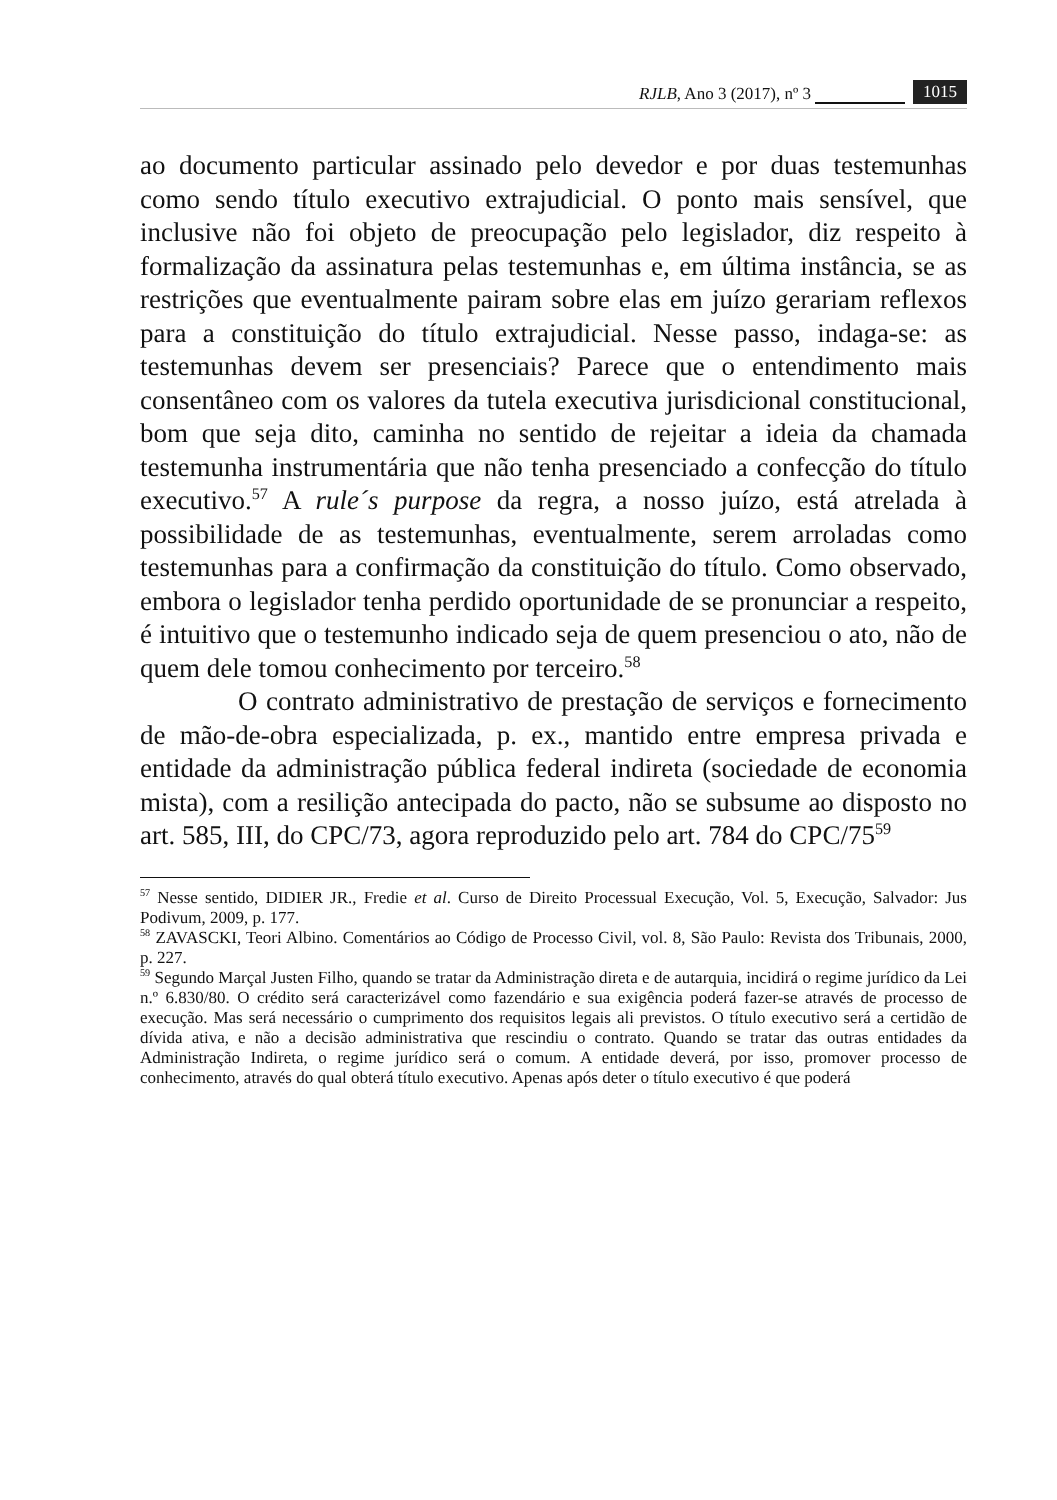RJLB, Ano 3 (2017), nº 3 1015
ao documento particular assinado pelo devedor e por duas testemunhas como sendo título executivo extrajudicial. O ponto mais sensível, que inclusive não foi objeto de preocupação pelo legislador, diz respeito à formalização da assinatura pelas testemunhas e, em última instância, se as restrições que eventualmente pairam sobre elas em juízo gerariam reflexos para a constituição do título extrajudicial. Nesse passo, indaga-se: as testemunhas devem ser presenciais? Parece que o entendimento mais consentâneo com os valores da tutela executiva jurisdicional constitucional, bom que seja dito, caminha no sentido de rejeitar a ideia da chamada testemunha instrumentária que não tenha presenciado a confecção do título executivo.<sup>57</sup> A rule´s purpose da regra, a nosso juízo, está atrelada à possibilidade de as testemunhas, eventualmente, serem arroladas como testemunhas para a confirmação da constituição do título. Como observado, embora o legislador tenha perdido oportunidade de se pronunciar a respeito, é intuitivo que o testemunho indicado seja de quem presenciou o ato, não de quem dele tomou conhecimento por terceiro.<sup>58</sup>
O contrato administrativo de prestação de serviços e fornecimento de mão-de-obra especializada, p. ex., mantido entre empresa privada e entidade da administração pública federal indireta (sociedade de economia mista), com a resilição antecipada do pacto, não se subsume ao disposto no art. 585, III, do CPC/73, agora reproduzido pelo art. 784 do CPC/75<sup>59</sup>
<sup>57</sup> Nesse sentido, DIDIER JR., Fredie et al. Curso de Direito Processual Execução, Vol. 5, Execução, Salvador: Jus Podivum, 2009, p. 177.
<sup>58</sup> ZAVASCKI, Teori Albino. Comentários ao Código de Processo Civil, vol. 8, São Paulo: Revista dos Tribunais, 2000, p. 227.
<sup>59</sup> Segundo Marçal Justen Filho, quando se tratar da Administração direta e de autarquia, incidirá o regime jurídico da Lei n.º 6.830/80. O crédito será caracterizável como fazendário e sua exigência poderá fazer-se através de processo de execução. Mas será necessário o cumprimento dos requisitos legais ali previstos. O título executivo será a certidão de dívida ativa, e não a decisão administrativa que rescindiu o contrato. Quando se tratar das outras entidades da Administração Indireta, o regime jurídico será o comum. A entidade deverá, por isso, promover processo de conhecimento, através do qual obterá título executivo. Apenas após deter o título executivo é que poderá